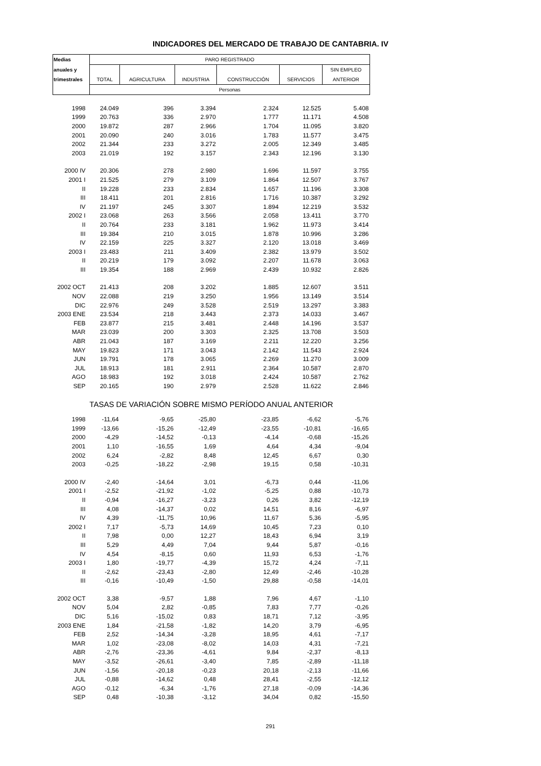INDICADORES DEL MERCADO DE TRABAJO DE CANTABRIA. IV
| Medias | PARO REGISTRADO | | | | | |
| --- | --- | --- | --- | --- | --- | --- |
| anuales y | | | | | | SIN EMPLEO |
| trimestrales | TOTAL | AGRICULTURA | INDUSTRIA | CONSTRUCCIÓN | SERVICIOS | ANTERIOR |
| | Personas | | | | | |
| 1998 | 24.049 | 396 | 3.394 | 2.324 | 12.525 | 5.408 |
| 1999 | 20.763 | 336 | 2.970 | 1.777 | 11.171 | 4.508 |
| 2000 | 19.872 | 287 | 2.966 | 1.704 | 11.095 | 3.820 |
| 2001 | 20.090 | 240 | 3.016 | 1.783 | 11.577 | 3.475 |
| 2002 | 21.344 | 233 | 3.272 | 2.005 | 12.349 | 3.485 |
| 2003 | 21.019 | 192 | 3.157 | 2.343 | 12.196 | 3.130 |
| 2000 IV | 20.306 | 278 | 2.980 | 1.696 | 11.597 | 3.755 |
| 2001 I | 21.525 | 279 | 3.109 | 1.864 | 12.507 | 3.767 |
| II | 19.228 | 233 | 2.834 | 1.657 | 11.196 | 3.308 |
| III | 18.411 | 201 | 2.816 | 1.716 | 10.387 | 3.292 |
| IV | 21.197 | 245 | 3.307 | 1.894 | 12.219 | 3.532 |
| 2002 I | 23.068 | 263 | 3.566 | 2.058 | 13.411 | 3.770 |
| II | 20.764 | 233 | 3.181 | 1.962 | 11.973 | 3.414 |
| III | 19.384 | 210 | 3.015 | 1.878 | 10.996 | 3.286 |
| IV | 22.159 | 225 | 3.327 | 2.120 | 13.018 | 3.469 |
| 2003 I | 23.483 | 211 | 3.409 | 2.382 | 13.979 | 3.502 |
| II | 20.219 | 179 | 3.092 | 2.207 | 11.678 | 3.063 |
| III | 19.354 | 188 | 2.969 | 2.439 | 10.932 | 2.826 |
| 2002 OCT | 21.413 | 208 | 3.202 | 1.885 | 12.607 | 3.511 |
| NOV | 22.088 | 219 | 3.250 | 1.956 | 13.149 | 3.514 |
| DIC | 22.976 | 249 | 3.528 | 2.519 | 13.297 | 3.383 |
| 2003 ENE | 23.534 | 218 | 3.443 | 2.373 | 14.033 | 3.467 |
| FEB | 23.877 | 215 | 3.481 | 2.448 | 14.196 | 3.537 |
| MAR | 23.039 | 200 | 3.303 | 2.325 | 13.708 | 3.503 |
| ABR | 21.043 | 187 | 3.169 | 2.211 | 12.220 | 3.256 |
| MAY | 19.823 | 171 | 3.043 | 2.142 | 11.543 | 2.924 |
| JUN | 19.791 | 178 | 3.065 | 2.269 | 11.270 | 3.009 |
| JUL | 18.913 | 181 | 2.911 | 2.364 | 10.587 | 2.870 |
| AGO | 18.983 | 192 | 3.018 | 2.424 | 10.587 | 2.762 |
| SEP | 20.165 | 190 | 2.979 | 2.528 | 11.622 | 2.846 |
| TASAS DE VARIACIÓN SOBRE MISMO PERÍODO ANUAL ANTERIOR | | | | | | |
| 1998 | -11,64 | -9,65 | -25,80 | -23,85 | -6,62 | -5,76 |
| 1999 | -13,66 | -15,26 | -12,49 | -23,55 | -10,81 | -16,65 |
| 2000 | -4,29 | -14,52 | -0,13 | -4,14 | -0,68 | -15,26 |
| 2001 | 1,10 | -16,55 | 1,69 | 4,64 | 4,34 | -9,04 |
| 2002 | 6,24 | -2,82 | 8,48 | 12,45 | 6,67 | 0,30 |
| 2003 | -0,25 | -18,22 | -2,98 | 19,15 | 0,58 | -10,31 |
| 2000 IV | -2,40 | -14,64 | 3,01 | -6,73 | 0,44 | -11,06 |
| 2001 I | -2,52 | -21,92 | -1,02 | -5,25 | 0,88 | -10,73 |
| II | -0,94 | -16,27 | -3,23 | 0,26 | 3,82 | -12,19 |
| III | 4,08 | -14,37 | 0,02 | 14,51 | 8,16 | -6,97 |
| IV | 4,39 | -11,75 | 10,96 | 11,67 | 5,36 | -5,95 |
| 2002 I | 7,17 | -5,73 | 14,69 | 10,45 | 7,23 | 0,10 |
| II | 7,98 | 0,00 | 12,27 | 18,43 | 6,94 | 3,19 |
| III | 5,29 | 4,49 | 7,04 | 9,44 | 5,87 | -0,16 |
| IV | 4,54 | -8,15 | 0,60 | 11,93 | 6,53 | -1,76 |
| 2003 I | 1,80 | -19,77 | -4,39 | 15,72 | 4,24 | -7,11 |
| II | -2,62 | -23,43 | -2,80 | 12,49 | -2,46 | -10,28 |
| III | -0,16 | -10,49 | -1,50 | 29,88 | -0,58 | -14,01 |
| 2002 OCT | 3,38 | -9,57 | 1,88 | 7,96 | 4,67 | -1,10 |
| NOV | 5,04 | 2,82 | -0,85 | 7,83 | 7,77 | -0,26 |
| DIC | 5,16 | -15,02 | 0,83 | 18,71 | 7,12 | -3,95 |
| 2003 ENE | 1,84 | -21,58 | -1,82 | 14,20 | 3,79 | -6,95 |
| FEB | 2,52 | -14,34 | -3,28 | 18,95 | 4,61 | -7,17 |
| MAR | 1,02 | -23,08 | -8,02 | 14,03 | 4,31 | -7,21 |
| ABR | -2,76 | -23,36 | -4,61 | 9,84 | -2,37 | -8,13 |
| MAY | -3,52 | -26,61 | -3,40 | 7,85 | -2,89 | -11,18 |
| JUN | -1,56 | -20,18 | -0,23 | 20,18 | -2,13 | -11,66 |
| JUL | -0,88 | -14,62 | 0,48 | 28,41 | -2,55 | -12,12 |
| AGO | -0,12 | -6,34 | -1,76 | 27,18 | -0,09 | -14,36 |
| SEP | 0,48 | -10,38 | -3,12 | 34,04 | 0,82 | -15,50 |
291